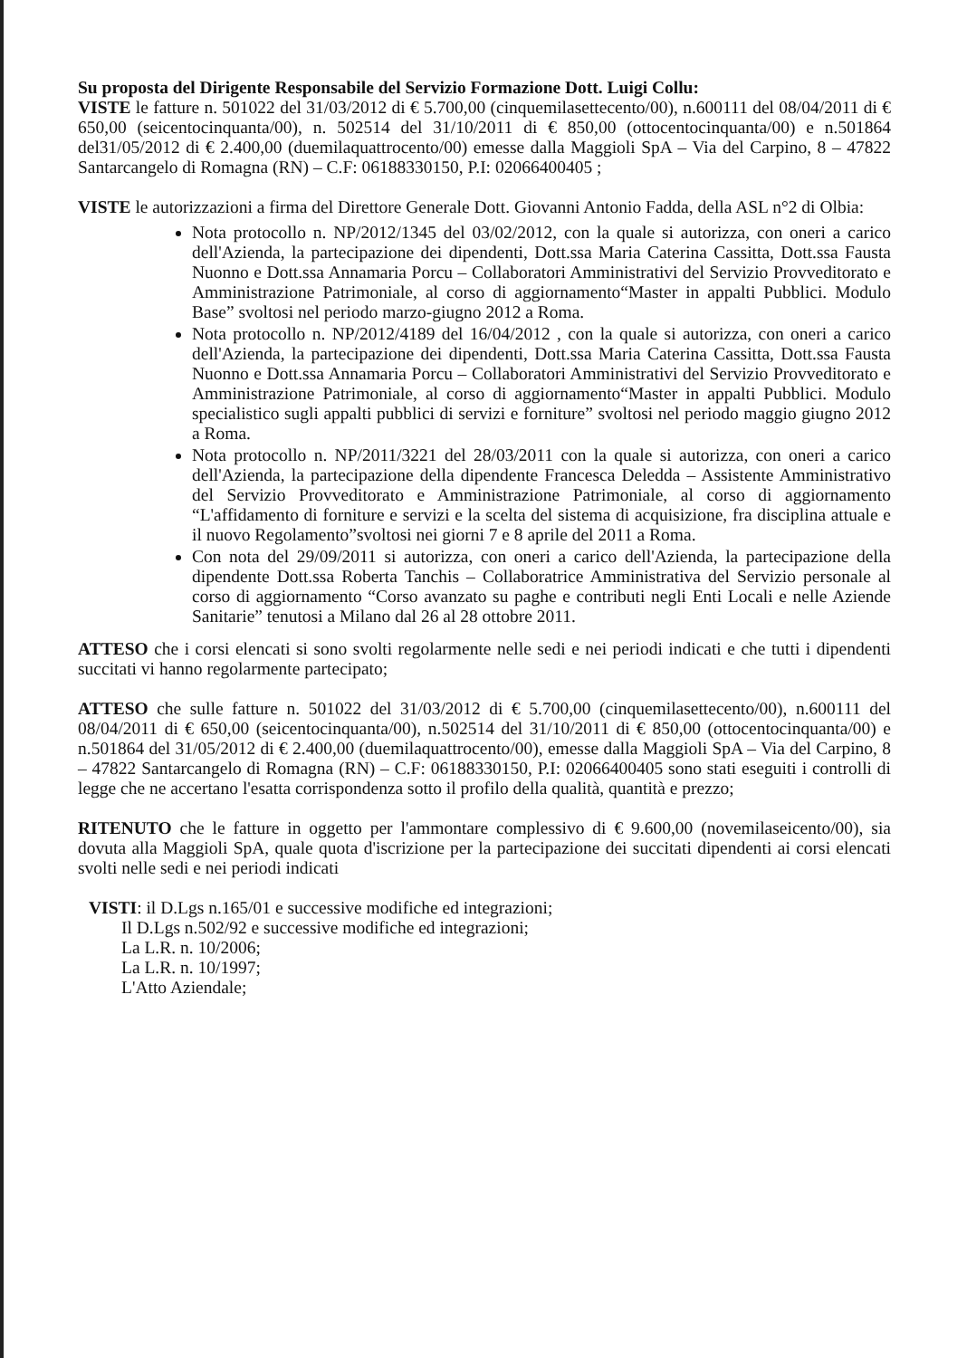Su proposta del Dirigente Responsabile del Servizio Formazione Dott. Luigi Collu:
VISTE le fatture n. 501022 del 31/03/2012 di € 5.700,00 (cinquemilasettecento/00), n.600111 del 08/04/2011 di € 650,00 (seicentocinquanta/00), n. 502514 del 31/10/2011 di € 850,00 (ottocentocinquanta/00) e n.501864 del31/05/2012 di € 2.400,00 (duemilaquattrocento/00) emesse dalla Maggioli SpA – Via del Carpino, 8 – 47822 Santarcangelo di Romagna (RN) – C.F: 06188330150, P.I: 02066400405 ;
VISTE le autorizzazioni a firma del Direttore Generale Dott. Giovanni Antonio Fadda, della ASL n°2 di Olbia:
Nota protocollo n. NP/2012/1345 del 03/02/2012, con la quale si autorizza, con oneri a carico dell'Azienda, la partecipazione dei dipendenti, Dott.ssa Maria Caterina Cassitta, Dott.ssa Fausta Nuonno e Dott.ssa Annamaria Porcu – Collaboratori Amministrativi del Servizio Provveditorato e Amministrazione Patrimoniale, al corso di aggiornamento“Master in appalti Pubblici. Modulo Base” svoltosi nel periodo marzo-giugno 2012 a Roma.
Nota protocollo n. NP/2012/4189 del 16/04/2012 , con la quale si autorizza, con oneri a carico dell'Azienda, la partecipazione dei dipendenti, Dott.ssa Maria Caterina Cassitta, Dott.ssa Fausta Nuonno e Dott.ssa Annamaria Porcu – Collaboratori Amministrativi del Servizio Provveditorato e Amministrazione Patrimoniale, al corso di aggiornamento“Master in appalti Pubblici. Modulo specialistico sugli appalti pubblici di servizi e forniture” svoltosi nel periodo maggio giugno 2012 a Roma.
Nota protocollo n. NP/2011/3221 del 28/03/2011 con la quale si autorizza, con oneri a carico dell'Azienda, la partecipazione della dipendente Francesca Deledda – Assistente Amministrativo del Servizio Provveditorato e Amministrazione Patrimoniale, al corso di aggiornamento “L'affidamento di forniture e servizi e la scelta del sistema di acquisizione, fra disciplina attuale e il nuovo Regolamento”svoltosi nei giorni 7 e 8 aprile del 2011 a Roma.
Con nota del 29/09/2011 si autorizza, con oneri a carico dell'Azienda, la partecipazione della dipendente Dott.ssa Roberta Tanchis – Collaboratrice Amministrativa del Servizio personale al corso di aggiornamento “Corso avanzato su paghe e contributi negli Enti Locali e nelle Aziende Sanitarie” tenutosi a Milano dal 26 al 28 ottobre 2011.
ATTESO che i corsi elencati si sono svolti regolarmente nelle sedi e nei periodi indicati e che tutti i dipendenti succitati vi hanno regolarmente partecipato;
ATTESO che sulle fatture n. 501022 del 31/03/2012 di € 5.700,00 (cinquemilasettecento/00), n.600111 del 08/04/2011 di € 650,00 (seicentocinquanta/00), n.502514 del 31/10/2011 di € 850,00 (ottocentocinquanta/00) e n.501864 del 31/05/2012 di € 2.400,00 (duemilaquattrocento/00), emesse dalla Maggioli SpA – Via del Carpino, 8 – 47822 Santarcangelo di Romagna (RN) – C.F: 06188330150, P.I: 02066400405 sono stati eseguiti i controlli di legge che ne accertano l'esatta corrispondenza sotto il profilo della qualità, quantità e prezzo;
RITENUTO che le fatture in oggetto per l'ammontare complessivo di € 9.600,00 (novemilaseicento/00), sia dovuta alla Maggioli SpA, quale quota d'iscrizione per la partecipazione dei succitati dipendenti ai corsi elencati svolti nelle sedi e nei periodi indicati
VISTI: il D.Lgs n.165/01 e successive modifiche ed integrazioni;
Il D.Lgs n.502/92 e successive modifiche ed integrazioni;
La L.R. n. 10/2006;
La L.R. n. 10/1997;
L'Atto Aziendale;